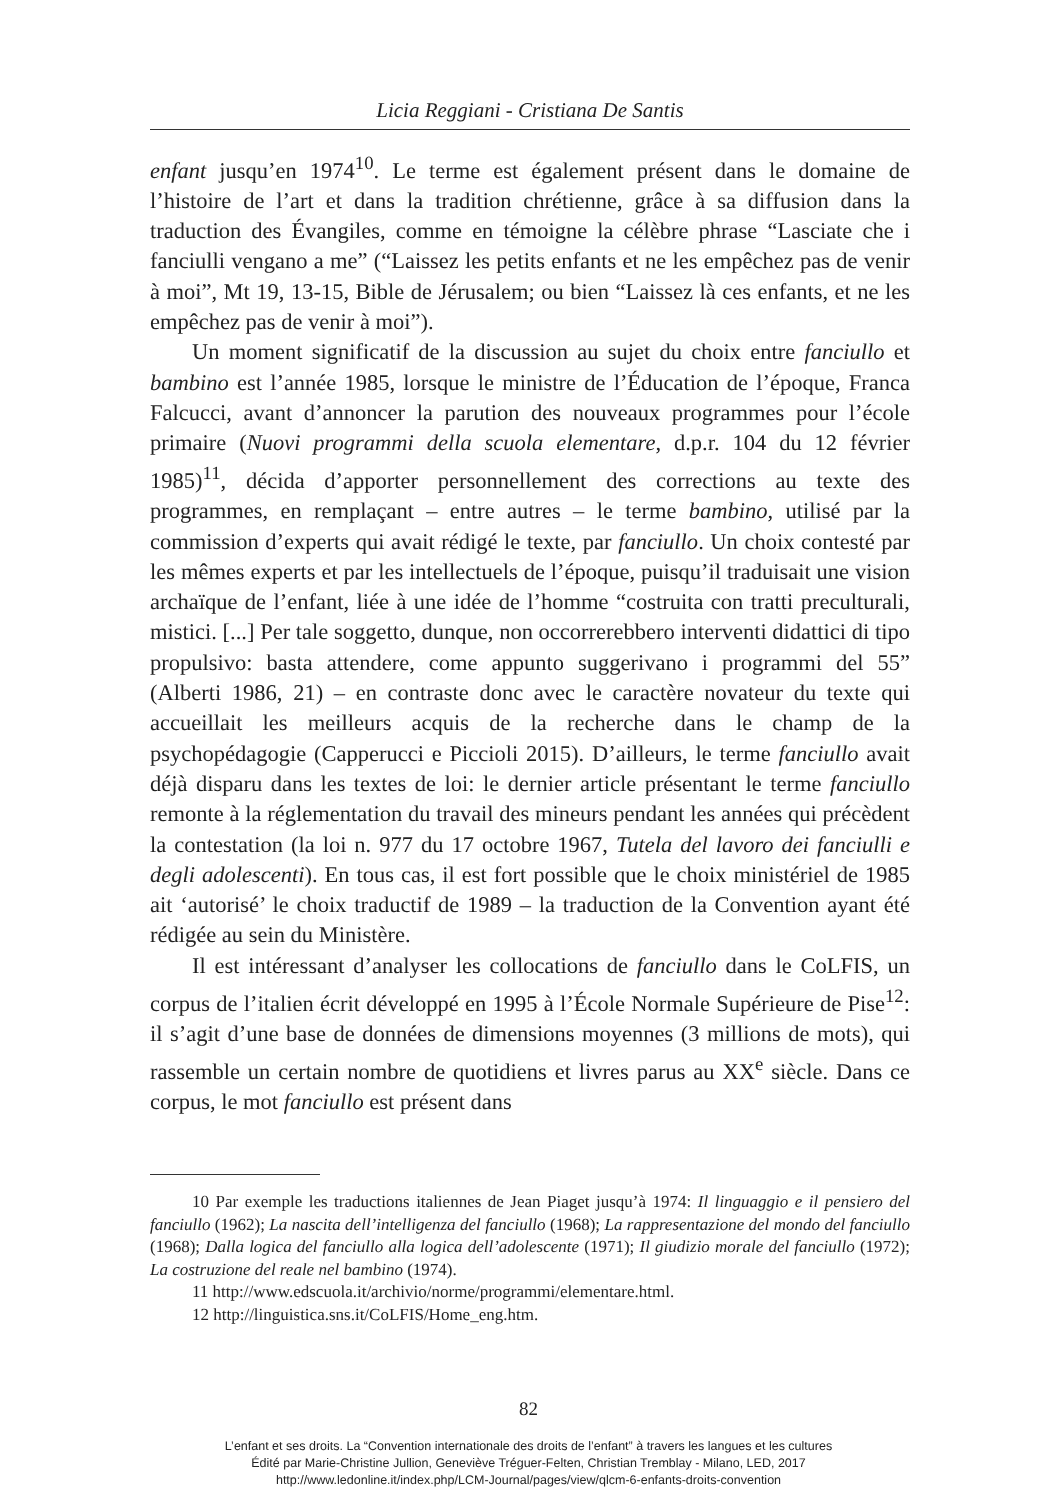Licia Reggiani - Cristiana De Santis
enfant jusqu’en 1974<sup>10</sup>. Le terme est également présent dans le domaine de l’histoire de l’art et dans la tradition chrétienne, grâce à sa diffusion dans la traduction des Évangiles, comme en témoigne la célèbre phrase “Lasciate che i fanciulli vengano a me” (“Laissez les petits enfants et ne les empêchez pas de venir à moi”, Mt 19, 13-15, Bible de Jérusalem; ou bien “Laissez là ces enfants, et ne les empêchez pas de venir à moi”).
Un moment significatif de la discussion au sujet du choix entre fanciullo et bambino est l’année 1985, lorsque le ministre de l’Éducation de l’époque, Franca Falcucci, avant d’annoncer la parution des nouveaux programmes pour l’école primaire (Nuovi programmi della scuola elementare, d.p.r. 104 du 12 février 1985)<sup>11</sup>, décida d’apporter personnellement des corrections au texte des programmes, en remplaçant – entre autres – le terme bambino, utilisé par la commission d’experts qui avait rédigé le texte, par fanciullo. Un choix contesté par les mêmes experts et par les intellectuels de l’époque, puisqu’il traduisait une vision archaïque de l’enfant, liée à une idée de l’homme “costruita con tratti preculturali, mistici. [...] Per tale soggetto, dunque, non occorrerebbero interventi didattici di tipo propulsivo: basta attendere, come appunto suggerivano i programmi del 55” (Alberti 1986, 21) – en contraste donc avec le caractère novateur du texte qui accueillait les meilleurs acquis de la recherche dans le champ de la psychopédagogie (Capperucci e Piccioli 2015). D’ailleurs, le terme fanciullo avait déjà disparu dans les textes de loi: le dernier article présentant le terme fanciullo remonte à la réglementation du travail des mineurs pendant les années qui précèdent la contestation (la loi n. 977 du 17 octobre 1967, Tutela del lavoro dei fanciulli e degli adolescenti). En tous cas, il est fort possible que le choix ministériel de 1985 ait ‘autorisé’ le choix traductif de 1989 – la traduction de la Convention ayant été rédigée au sein du Ministère.
Il est intéressant d’analyser les collocations de fanciullo dans le CoLFIS, un corpus de l’italien écrit développé en 1995 à l’École Normale Supérieure de Pise<sup>12</sup>: il s’agit d’une base de données de dimensions moyennes (3 millions de mots), qui rassemble un certain nombre de quotidiens et livres parus au XX<sup>e</sup> siècle. Dans ce corpus, le mot fanciullo est présent dans
10 Par exemple les traductions italiennes de Jean Piaget jusqu’à 1974: Il linguaggio e il pensiero del fanciullo (1962); La nascita dell’intelligenza del fanciullo (1968); La rappresentazione del mondo del fanciullo (1968); Dalla logica del fanciullo alla logica dell’adolescente (1971); Il giudizio morale del fanciullo (1972); La costruzione del reale nel bambino (1974).
11 http://www.edscuola.it/archivio/norme/programmi/elementare.html.
12 http://linguistica.sns.it/CoLFIS/Home_eng.htm.
82
L’enfant et ses droits. La “Convention internationale des droits de l’enfant” à travers les langues et les cultures
Édité par Marie-Christine Jullion, Geneviève Tréguer-Felten, Christian Tremblay - Milano, LED, 2017
http://www.ledonline.it/index.php/LCM-Journal/pages/view/qlcm-6-enfants-droits-convention